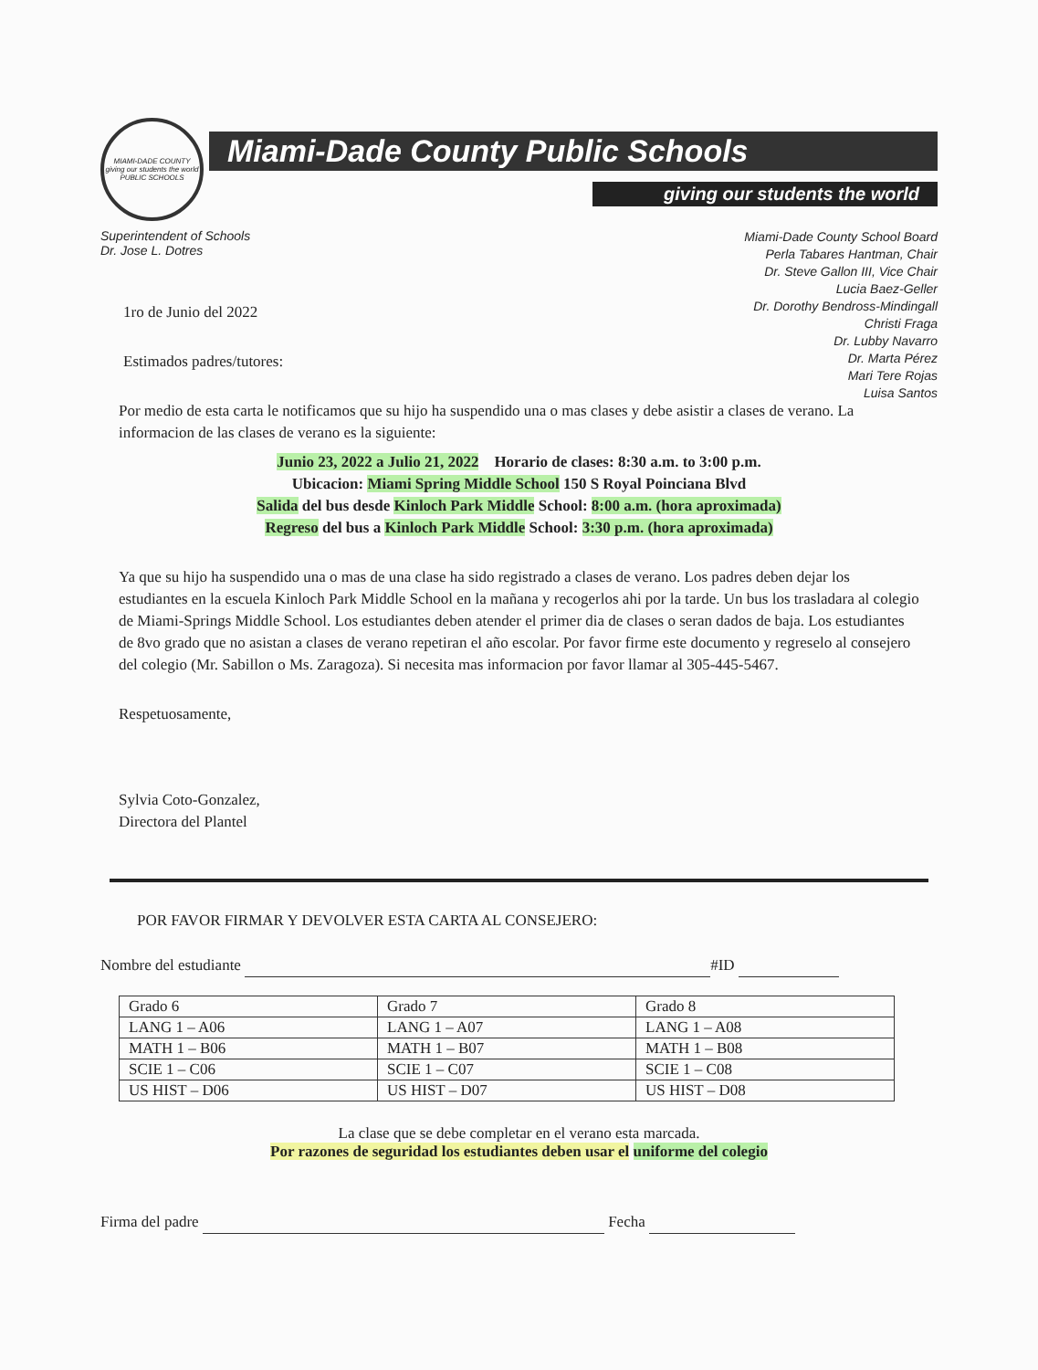MIAMI-DADE COUNTY
giving our students the world
PUBLIC SCHOOLS
Miami-Dade County Public Schools
giving our students the world
Superintendent of Schools
Dr. Jose L. Dotres
Miami-Dade County School Board
Perla Tabares Hantman, Chair
Dr. Steve Gallon III, Vice Chair
Lucia Baez-Geller
Dr. Dorothy Bendross-Mindingall
Christi Fraga
Dr. Lubby Navarro
Dr. Marta Pérez
Mari Tere Rojas
Luisa Santos
1ro de Junio del 2022
Estimados padres/tutores:
Por medio de esta carta le notificamos que su hijo ha suspendido una o mas clases y debe asistir a clases de verano. La informacion de las clases de verano es la siguiente:
Junio 23, 2022 a Julio 21, 2022 Horario de clases: 8:30 a.m. to 3:00 p.m.
Ubicacion: Miami Spring Middle School 150 S Royal Poinciana Blvd
Salida del bus desde Kinloch Park Middle School: 8:00 a.m. (hora aproximada)
Regreso del bus a Kinloch Park Middle School: 3:30 p.m. (hora aproximada)
Ya que su hijo ha suspendido una o mas de una clase ha sido registrado a clases de verano. Los padres deben dejar los estudiantes en la escuela Kinloch Park Middle School en la mañana y recogerlos ahi por la tarde. Un bus los trasladara al colegio de Miami-Springs Middle School. Los estudiantes deben atender el primer dia de clases o seran dados de baja. Los estudiantes de 8vo grado que no asistan a clases de verano repetiran el año escolar. Por favor firme este documento y regreselo al consejero del colegio (Mr. Sabillon o Ms. Zaragoza). Si necesita mas informacion por favor llamar al 305-445-5467.
Respetuosamente,
Sylvia Coto-Gonzalez,
Directora del Plantel
POR FAVOR FIRMAR Y DEVOLVER ESTA CARTA AL CONSEJERO:
Nombre del estudiante #ID
| Grado 6 | Grado 7 | Grado 8 |
| LANG 1 – A06 | LANG 1 – A07 | LANG 1 – A08 |
| MATH 1 – B06 | MATH 1 – B07 | MATH 1 – B08 |
| SCIE 1 – C06 | SCIE 1 – C07 | SCIE 1 – C08 |
| US HIST – D06 | US HIST – D07 | US HIST – D08 |
La clase que se debe completar en el verano esta marcada.
Por razones de seguridad los estudiantes deben usar el uniforme del colegio
Firma del padre Fecha